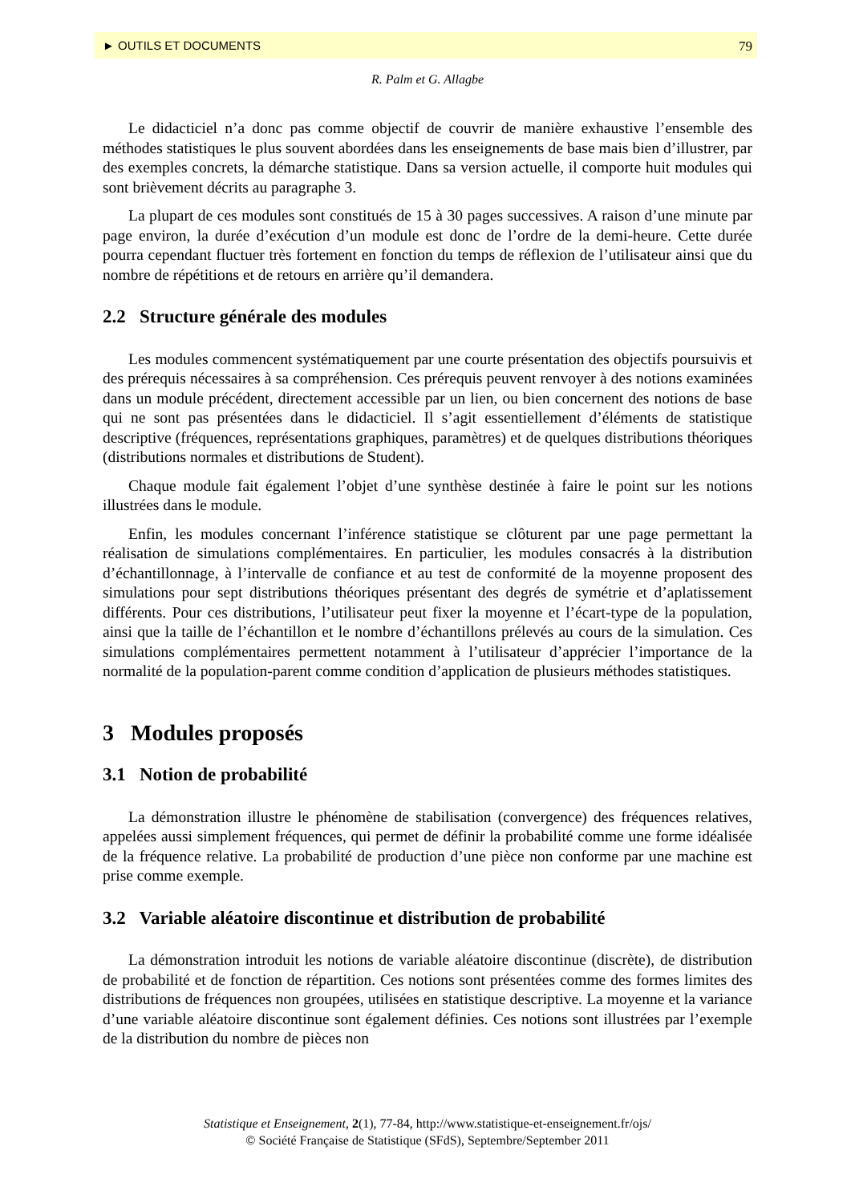► OUTILS ET DOCUMENTS 79
R. Palm et G. Allagbe
Le didacticiel n’a donc pas comme objectif de couvrir de manière exhaustive l’ensemble des méthodes statistiques le plus souvent abordées dans les enseignements de base mais bien d’illustrer, par des exemples concrets, la démarche statistique. Dans sa version actuelle, il comporte huit modules qui sont brièvement décrits au paragraphe 3.
La plupart de ces modules sont constitués de 15 à 30 pages successives. A raison d’une minute par page environ, la durée d’exécution d’un module est donc de l’ordre de la demi-heure. Cette durée pourra cependant fluctuer très fortement en fonction du temps de réflexion de l’utilisateur ainsi que du nombre de répétitions et de retours en arrière qu’il demandera.
2.2 Structure générale des modules
Les modules commencent systématiquement par une courte présentation des objectifs poursuivis et des prérequis nécessaires à sa compréhension. Ces prérequis peuvent renvoyer à des notions examinées dans un module précédent, directement accessible par un lien, ou bien concernent des notions de base qui ne sont pas présentées dans le didacticiel. Il s’agit essentiellement d’éléments de statistique descriptive (fréquences, représentations graphiques, paramètres) et de quelques distributions théoriques (distributions normales et distributions de Student).
Chaque module fait également l’objet d’une synthèse destinée à faire le point sur les notions illustrées dans le module.
Enfin, les modules concernant l’inférence statistique se clôturent par une page permettant la réalisation de simulations complémentaires. En particulier, les modules consacrés à la distribution d’échantillonnage, à l’intervalle de confiance et au test de conformité de la moyenne proposent des simulations pour sept distributions théoriques présentant des degrés de symétrie et d’aplatissement différents. Pour ces distributions, l’utilisateur peut fixer la moyenne et l’écart-type de la population, ainsi que la taille de l’échantillon et le nombre d’échantillons prélevés au cours de la simulation. Ces simulations complémentaires permettent notamment à l’utilisateur d’apprécier l’importance de la normalité de la population-parent comme condition d’application de plusieurs méthodes statistiques.
3 Modules proposés
3.1 Notion de probabilité
La démonstration illustre le phénomène de stabilisation (convergence) des fréquences relatives, appelées aussi simplement fréquences, qui permet de définir la probabilité comme une forme idéalisée de la fréquence relative. La probabilité de production d’une pièce non conforme par une machine est prise comme exemple.
3.2 Variable aléatoire discontinue et distribution de probabilité
La démonstration introduit les notions de variable aléatoire discontinue (discrète), de distribution de probabilité et de fonction de répartition. Ces notions sont présentées comme des formes limites des distributions de fréquences non groupées, utilisées en statistique descriptive. La moyenne et la variance d’une variable aléatoire discontinue sont également définies. Ces notions sont illustrées par l’exemple de la distribution du nombre de pièces non
Statistique et Enseignement, 2(1), 77-84, http://www.statistique-et-enseignement.fr/ojs/
© Société Française de Statistique (SFdS), Septembre/September 2011